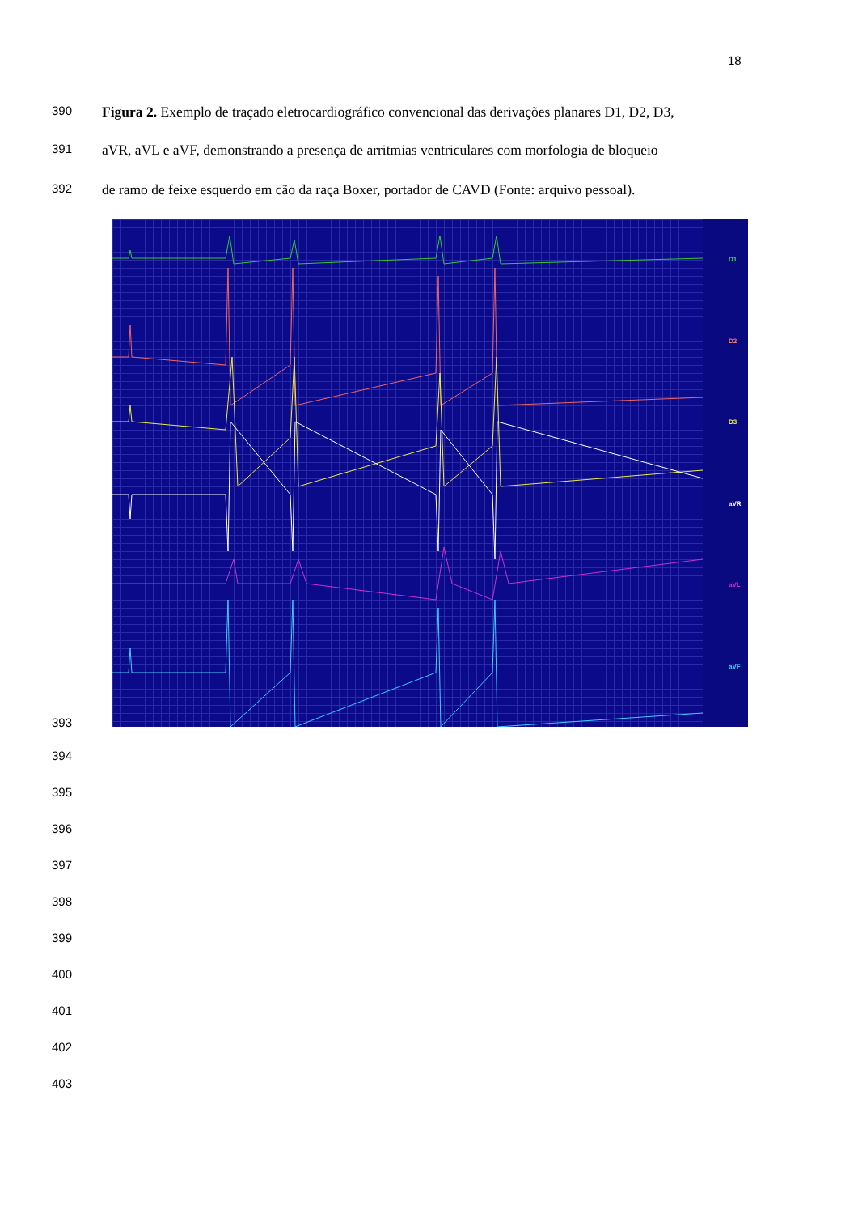18
390
Figura 2. Exemplo de traçado eletrocardiográfico convencional das derivações planares D1, D2, D3,
391
aVR, aVL e aVF, demonstrando a presença de arritmias ventriculares com morfologia de bloqueio
392
de ramo de feixe esquerdo em cão da raça Boxer, portador de CAVD (Fonte: arquivo pessoal).
D1
D2
D3
aVR
aVL
aVF
393
394
395
396
397
398
399
400
401
402
403